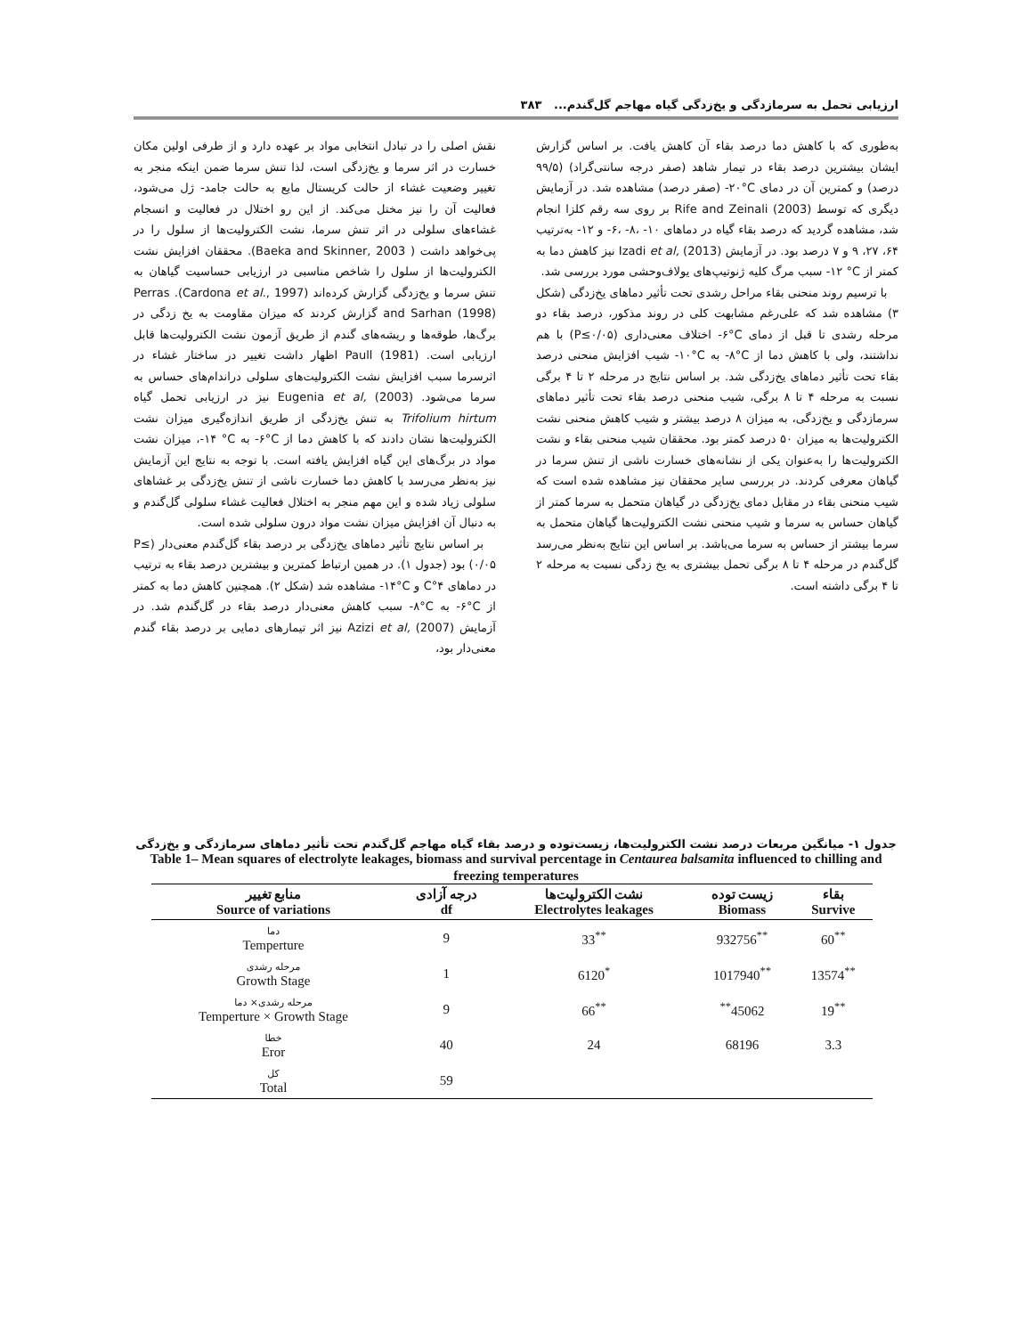ارزیابی تحمل به سرمازدگی و یخ‌زدگی گیاه مهاجم گل‌گندم... ۳۸۳
نقش اصلی را در تبادل انتخابی مواد بر عهده دارد و از طرفی اولین مکان خسارت در اثر سرما و یخ‌زدگی است، لذا تنش سرما ضمن اینکه منجر به تغییر وضعیت غشاء از حالت کریستال مایع به حالت جامد- ژل می‌شود، فعالیت آن را نیز مختل می‌کند. از این رو اختلال در فعالیت و انسجام غشاءهای سلولی در اثر تنش سرما، نشت الکترولیت‌ها از سلول را در پی‌خواهد داشت ( Baeka and Skinner, 2003). محققان افزایش نشت الکترولیت‌ها از سلول را شاخص مناسبی در ارزیابی حساسیت گیاهان به تنش سرما و یخ‌زدگی گزارش کرده‌اند (Cardona et al., 1997). Perras and Sarhan (1998) گزارش کردند که میزان مقاومت به یخ زدگی در برگ‌ها، طوقه‌ها و ریشه‌های گندم از طریق آزمون نشت الکترولیت‌ها قابل ارزیابی است. Paull (1981) اظهار داشت تغییر در ساختار غشاء در اثرسرما سبب افزایش نشت الکترولیت‌های سلولی دراندام‌های حساس به سرما می‌شود. Eugenia et al, (2003) نیز در ارزیابی تحمل گیاه Trifolium hirtum به تنش یخ‌زدگی از طریق اندازه‌گیری میزان نشت الکترولیت‌ها نشان دادند که با کاهش دما از ‎-۶°C به ‎-۱۴ °C، میزان نشت مواد در برگ‌های این گیاه افزایش یافته است. با توجه به نتایج این آزمایش نیز به‌نظر می‌رسد با کاهش دما خسارت ناشی از تنش یخ‌زدگی بر غشاهای سلولی زیاد شده و این مهم منجر به اختلال فعالیت غشاء سلولی گل‌گندم و به دنبال آن افزایش میزان نشت مواد درون سلولی شده است.
بر اساس نتایج تأثیر دماهای یخ‌زدگی بر درصد بقاء گل‌گندم معنی‌دار (P≤ ۰/۰۵) بود (جدول ۱). در همین ارتباط کمترین و بیشترین درصد بقاء به ترتیب در دماهای ۴°C و ‎-۱۴°C مشاهده شد (شکل ۲). همچنین کاهش دما به کمتر از ‎-۶°C به ‎-۸°C سبب کاهش معنی‌دار درصد بقاء در گل‌گندم شد. در آزمایش Azizi et al, (2007) نیز اثر تیمارهای دمایی بر درصد بقاء گندم معنی‌دار بود،
به‌طوری که با کاهش دما درصد بقاء آن کاهش یافت. بر اساس گزارش ایشان بیشترین درصد بقاء در تیمار شاهد (صفر درجه سانتی‌گراد) (۹۹/۵ درصد) و کمترین آن در دمای ‎-۲۰°C (صفر درصد) مشاهده شد. در آزمایش دیگری که توسط Rife and Zeinali (2003) بر روی سه رقم کلزا انجام شد، مشاهده گردید که درصد بقاء گیاه در دماهای ‎-۶، ‎-۸، ‎-۱۰ و ‎-۱۲ به‌ترتیب ۶۴، ۲۷، ۹ و ۷ درصد بود. در آزمایش Izadi et al, (2013) نیز کاهش دما به کمتر از ‎-۱۲ °C سبب مرگ کلیه ژنوتیپ‌های یولاف‌وحشی مورد بررسی شد.
با ترسیم روند منحنی بقاء مراحل رشدی تحت تأثیر دماهای یخ‌زدگی (شکل ۳) مشاهده شد که علی‌رغم مشابهت کلی در روند مذکور، درصد بقاء دو مرحله رشدی تا قبل از دمای ‎-۶°C اختلاف معنی‌داری (P≤۰/۰۵) با هم نداشتند، ولی با کاهش دما از ‎-۸°C به ‎-۱۰°C شیب افزایش منحنی درصد بقاء تحت تأثیر دماهای یخ‌زدگی شد. بر اساس نتایج در مرحله ۲ تا ۴ برگی نسبت به مرحله ۴ تا ۸ برگی، شیب منحنی درصد بقاء تحت تأثیر دماهای سرمازدگی و یخ‌زدگی، به میزان ۸ درصد بیشتر و شیب کاهش منحنی نشت الکترولیت‌ها به میزان ۵۰ درصد کمتر بود. محققان شیب منحنی بقاء و نشت الکترولیت‌ها را به‌عنوان یکی از نشانه‌های خسارت ناشی از تنش سرما در گیاهان معرفی کردند. در بررسی سایر محققان نیز مشاهده شده است که شیب منحنی بقاء در مقابل دمای یخ‌زدگی در گیاهان متحمل به سرما کمتر از گیاهان حساس به سرما و شیب منحنی نشت الکترولیت‌ها گیاهان متحمل به سرما بیشتر از حساس به سرما می‌باشد. بر اساس این نتایج به‌نظر می‌رسد گل‌گندم در مرحله ۴ تا ۸ برگی تحمل بیشتری به یخ زدگی نسبت به مرحله ۲ تا ۴ برگی داشته است.
جدول ۱- میانگین مربعات درصد نشت الکترولیت‌ها، زیست‌توده و درصد بقاء گیاه مهاجم گل‌گندم تحت تأثیر دماهای سرمازدگی و یخ‌زدگی
Table 1– Mean squares of electrolyte leakages, biomass and survival percentage in Centaurea balsamita influenced to chilling and freezing temperatures
| منابع تغییر Source of variations | درجه آزادی df | نشت الکترولیت‌ها Electrolytes leakages | زیست توده Biomass | بقاء Survive |
| --- | --- | --- | --- | --- |
| دما Temperture | 9 | 33<sup>**</sup> | 932756<sup>**</sup> | 60<sup>**</sup> |
| مرحله رشدی Growth Stage | 1 | 6120<sup>*</sup> | 1017940<sup>**</sup> | 13574<sup>**</sup> |
| مرحله رشدی× دما Temperture × Growth Stage | 9 | 66<sup>**</sup> | <sup>**</sup> 45062 | 19<sup>**</sup> |
| خطا Eror | 40 | 24 | 68196 | 3.3 |
| کل Total | 59 | | | |